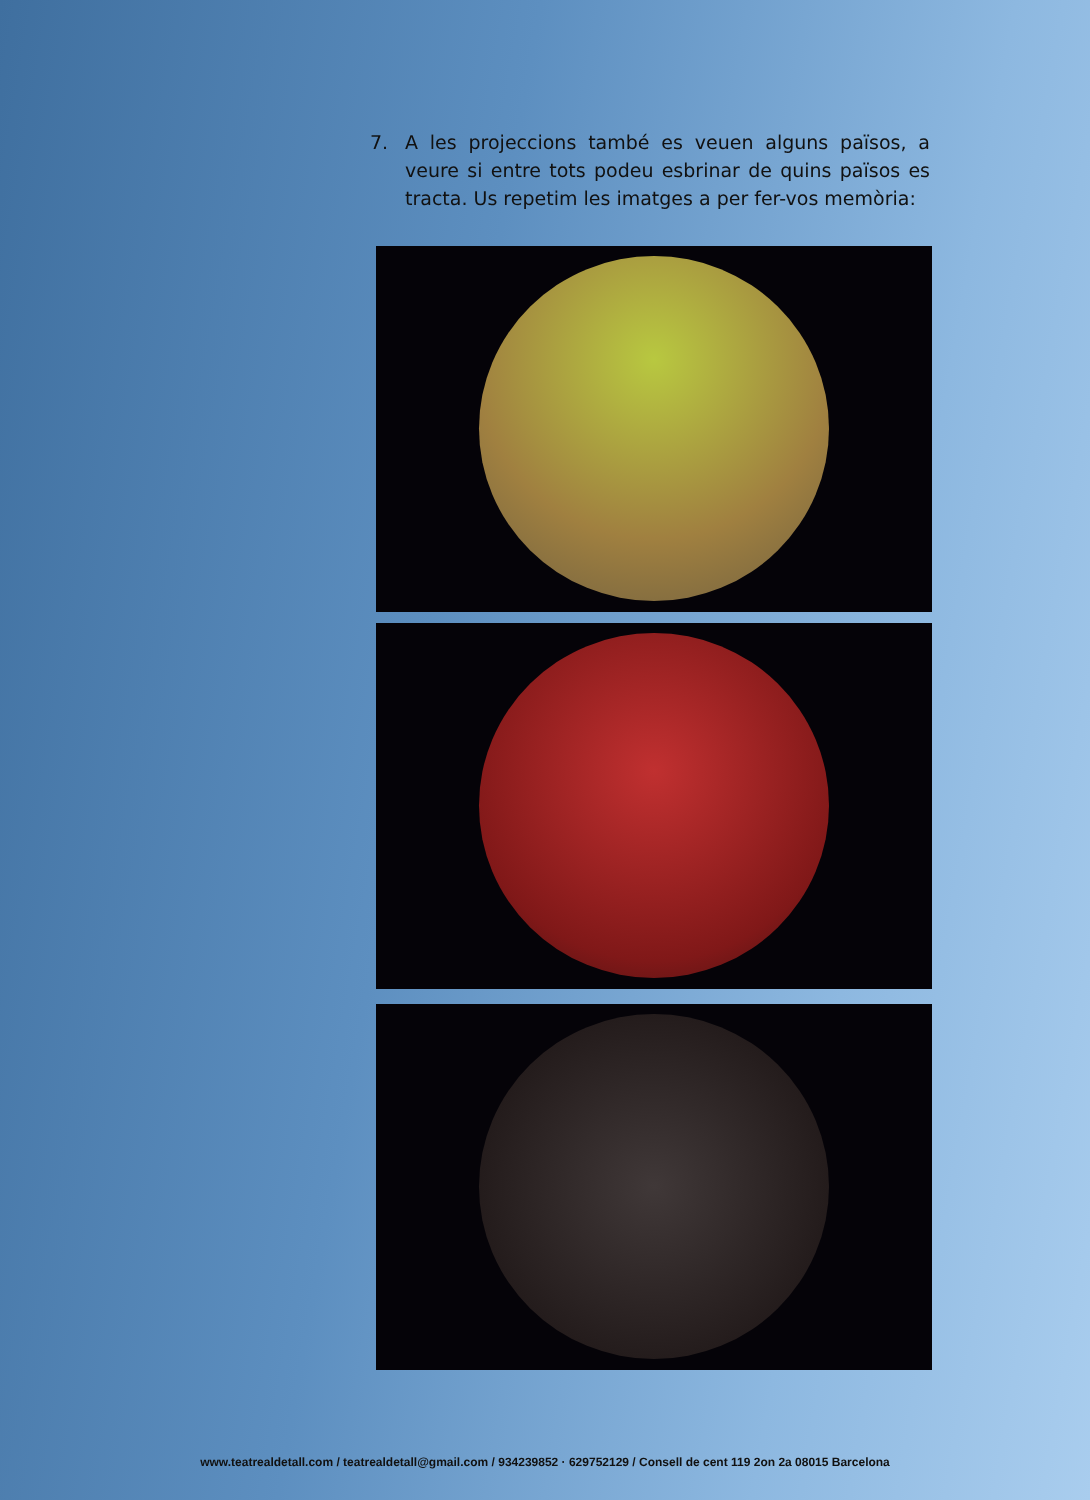7. A les projeccions també es veuen alguns països, a veure si entre tots podeu esbrinar de quins països es tracta. Us repetim les imatges a per fer-vos memòria:
www.teatrealdetall.com / teatrealdetall@gmail.com / 934239852 · 629752129 / Consell de cent 119 2on 2a 08015 Barcelona